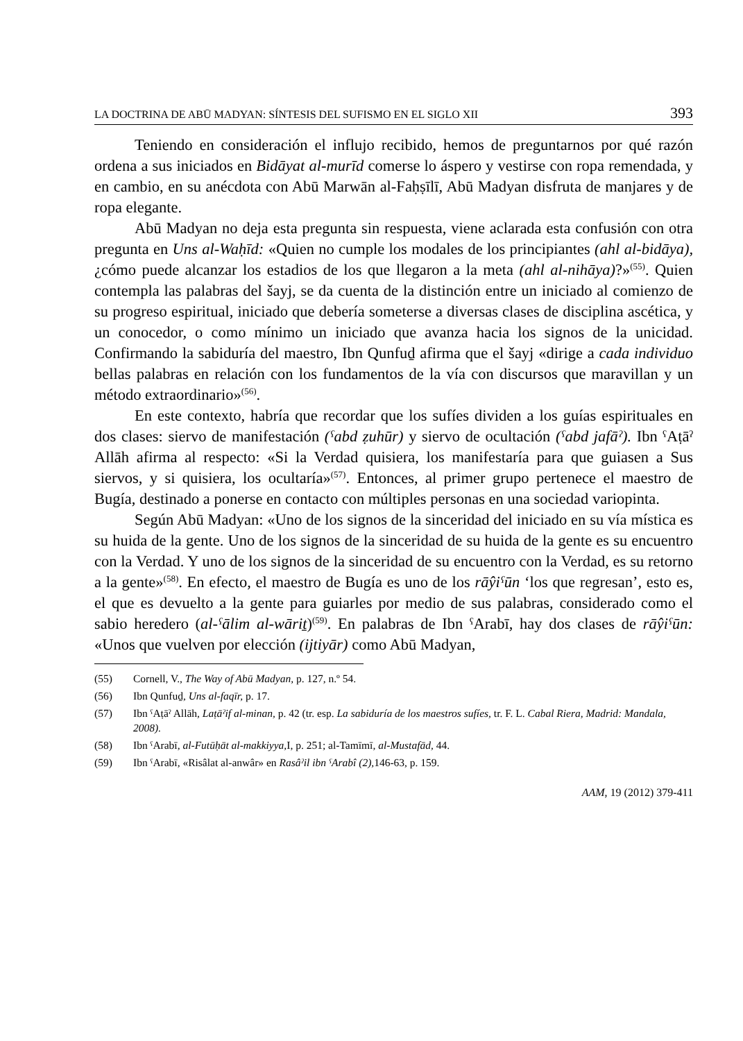LA DOCTRINA DE ABŪ MADYAN: SÍNTESIS DEL SUFISMO EN EL SIGLO XII 393
Teniendo en consideración el influjo recibido, hemos de preguntarnos por qué razón ordena a sus iniciados en Bidāyat al-murīd comerse lo áspero y vestirse con ropa remendada, y en cambio, en su anécdota con Abū Marwān al-Faḥṣīlī, Abū Madyan disfruta de manjares y de ropa elegante.
Abū Madyan no deja esta pregunta sin respuesta, viene aclarada esta confusión con otra pregunta en Uns al-Waḥīd: «Quien no cumple los modales de los principiantes (ahl al-bidāya), ¿cómo puede alcanzar los estadios de los que llegaron a la meta (ahl al-nihāya)?»<sup>(55)</sup>. Quien contempla las palabras del šayj, se da cuenta de la distinción entre un iniciado al comienzo de su progreso espiritual, iniciado que debería someterse a diversas clases de disciplina ascética, y un conocedor, o como mínimo un iniciado que avanza hacia los signos de la unicidad. Confirmando la sabiduría del maestro, Ibn Qunfuḏ afirma que el šayj «dirige a cada individuo bellas palabras en relación con los fundamentos de la vía con discursos que maravillan y un método extraordinario»<sup>(56)</sup>.
En este contexto, habría que recordar que los sufíes dividen a los guías espirituales en dos clases: siervo de manifestación (ˁabd ẓuhūr) y siervo de ocultación (ˁabd jafāˀ). Ibn ˁAṭāˀ Allāh afirma al respecto: «Si la Verdad quisiera, los manifestaría para que guiasen a Sus siervos, y si quisiera, los ocultaría»<sup>(57)</sup>. Entonces, al primer grupo pertenece el maestro de Bugía, destinado a ponerse en contacto con múltiples personas en una sociedad variopinta.
Según Abū Madyan: «Uno de los signos de la sinceridad del iniciado en su vía mística es su huida de la gente. Uno de los signos de la sinceridad de su huida de la gente es su encuentro con la Verdad. Y uno de los signos de la sinceridad de su encuentro con la Verdad, es su retorno a la gente»<sup>(58)</sup>. En efecto, el maestro de Bugía es uno de los rāŷiˁūn ‘los que regresan’, esto es, el que es devuelto a la gente para guiarles por medio de sus palabras, considerado como el sabio heredero (al-ˁālim al-wāriṯ)<sup>(59)</sup>. En palabras de Ibn ˁArabī, hay dos clases de rāŷiˁūn: «Unos que vuelven por elección (ijtiyār) como Abū Madyan,
(55) Cornell, V., The Way of Abū Madyan, p. 127, n.º 54.
(56) Ibn Qunfuḏ, Uns al-faqīr, p. 17.
(57) Ibn ˁAṭāˀ Allāh, Laṭāˀif al-minan, p. 42 (tr. esp. La sabiduría de los maestros sufíes, tr. F. L. Cabal Riera, Madrid: Mandala, 2008).
(58) Ibn ˁArabī, al-Futūḥāt al-makkiyya, I, p. 251; al-Tamīmī, al-Mustafād, 44.
(59) Ibn ˁArabī, «Risâlat al-anwâr» en Rasâˀil ibn ˁArabî (2), 146-63, p. 159.
AAM, 19 (2012) 379-411